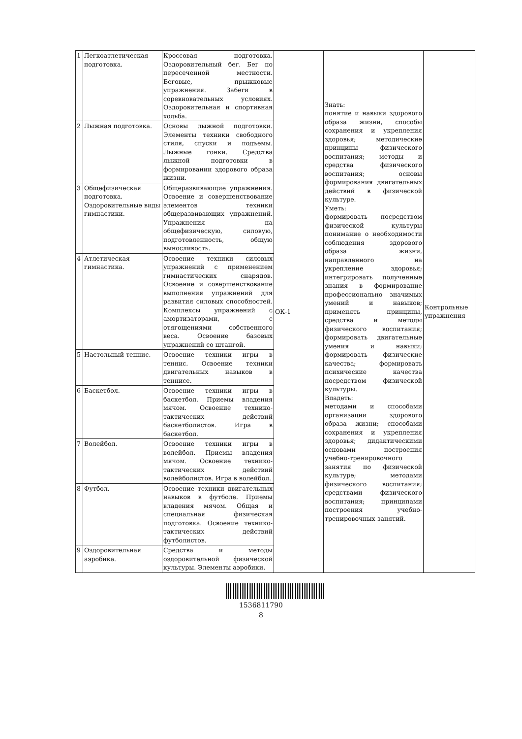| 1 | Легкоатлетическая подготовка. | Кроссовая подготовка. Оздоровительный бег. Бег по пересеченной местности. Беговые, прыжковые упражнения. Забеги в соревновательных условиях. Оздоровительная и спортивная ходьба. | ОК-1 | Знать: понятие и навыки здорового образа жизни, способы сохранения и укрепления здоровья; методические принципы физического воспитания; методы и средства физического воспитания; основы формирования двигательных действий в физической культуре. Уметь: формировать посредством физической культуры понимание о необходимости соблюдения здорового образа жизни, направленного на укрепление здоровья; интегрировать полученные знания в формирование профессионально значимых умений и навыков; применять принципы, средства и методы физического воспитания; формировать двигательные умения и навыки; формировать физические качества; формировать психические качества посредством физической культуры. Владеть: методами и способами организации здорового образа жизни; способами сохранения и укрепления здоровья; дидактическими основами построения учебно-тренировочного занятия по физической культуре; методами физического воспитания; средствами физического воспитания; принципами построения учебно-тренировочных занятий. | Контрольные упражнения |
| 2 | Лыжная подготовка. | Основы лыжной подготовки. Элементы техники свободного стиля, спуски и подъемы. Лыжные гонки. Средства лыжной подготовки в формировании здорового образа жизни. | | | |
| 3 | Общефизическая подготовка. Оздоровительные виды гимнастики. | Общеразвивающие упражнения. Освоение и совершенствование элементов техники общеразвивающих упражнений. Упражнения на общефизическую, силовую, подготовленность, общую выносливость. | | | |
| 4 | Атлетическая гимнастика. | Освоение техники силовых упражнений с применением гимнастических снарядов. Освоение и совершенствование выполнения упражнений для развития силовых способностей. Комплексы упражнений с амортизаторами, с отягощениями собственного веса. Освоение базовых упражнений со штангой. | | | |
| 5 | Настольный теннис. | Освоение техники игры в теннис. Освоение техники двигательных навыков в теннисе. | | | |
| 6 | Баскетбол. | Освоение техники игры в баскетбол. Приемы владения мячом. Освоение технико-тактических действий баскетболистов. Игра в баскетбол. | | | |
| 7 | Волейбол. | Освоение техники игры в волейбол. Приемы владения мячом. Освоение технико-тактических действий волейболистов. Игра в волейбол. | | | |
| 8 | Футбол. | Освоение техники двигательных навыков в футболе. Приемы владения мячом. Общая и специальная физическая подготовка. Освоение технико-тактических действий футболистов. | | | |
| 9 | Оздоровительная аэробика. | Средства и методы оздоровительной физической культуры. Элементы аэробики. | | | |
1536811790
8